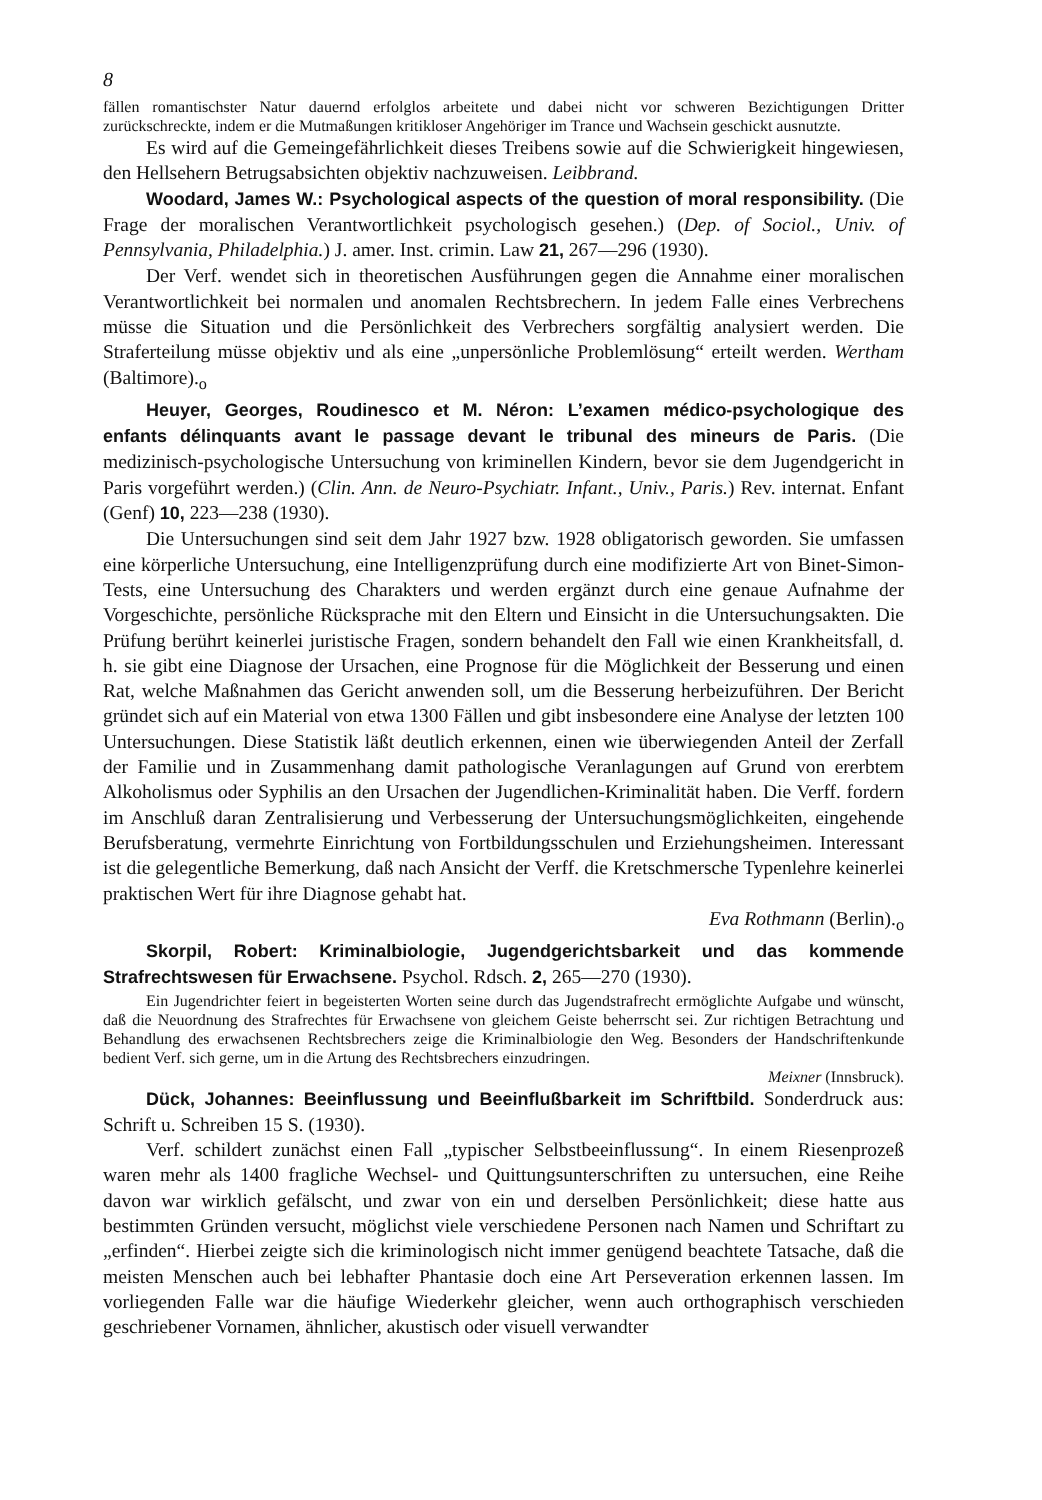8
fällen romantischster Natur dauernd erfolglos arbeitete und dabei nicht vor schweren Bezichtigungen Dritter zurückschreckte, indem er die Mutmaßungen kritikloser Angehöriger im Trance und Wachsein geschickt ausnutzte.
Es wird auf die Gemeingefährlichkeit dieses Treibens sowie auf die Schwierigkeit hingewiesen, den Hellsehern Betrugsabsichten objektiv nachzuweisen. Leibbrand.
Woodard, James W.: Psychological aspects of the question of moral responsibility. (Die Frage der moralischen Verantwortlichkeit psychologisch gesehen.) (Dep. of Sociol., Univ. of Pennsylvania, Philadelphia.) J. amer. Inst. crimin. Law 21, 267—296 (1930).
Der Verf. wendet sich in theoretischen Ausführungen gegen die Annahme einer moralischen Verantwortlichkeit bei normalen und anomalen Rechtsbrechern. In jedem Falle eines Verbrechens müsse die Situation und die Persönlichkeit des Verbrechers sorgfältig analysiert werden. Die Straferteilung müsse objektiv und als eine „unpersönliche Problemlösung“ erteilt werden. Wertham (Baltimore).<sub>o</sub>
Heuyer, Georges, Roudinesco et M. Néron: L’examen médico-psychologique des enfants délinquants avant le passage devant le tribunal des mineurs de Paris. (Die medizinisch-psychologische Untersuchung von kriminellen Kindern, bevor sie dem Jugendgericht in Paris vorgeführt werden.) (Clin. Ann. de Neuro-Psychiatr. Infant., Univ., Paris.) Rev. internat. Enfant (Genf) 10, 223—238 (1930).
Die Untersuchungen sind seit dem Jahr 1927 bzw. 1928 obligatorisch geworden. Sie umfassen eine körperliche Untersuchung, eine Intelligenzprüfung durch eine modifizierte Art von Binet-Simon-Tests, eine Untersuchung des Charakters und werden ergänzt durch eine genaue Aufnahme der Vorgeschichte, persönliche Rücksprache mit den Eltern und Einsicht in die Untersuchungsakten. Die Prüfung berührt keinerlei juristische Fragen, sondern behandelt den Fall wie einen Krankheitsfall, d. h. sie gibt eine Diagnose der Ursachen, eine Prognose für die Möglichkeit der Besserung und einen Rat, welche Maßnahmen das Gericht anwenden soll, um die Besserung herbeizuführen. Der Bericht gründet sich auf ein Material von etwa 1300 Fällen und gibt insbesondere eine Analyse der letzten 100 Untersuchungen. Diese Statistik läßt deutlich erkennen, einen wie überwiegenden Anteil der Zerfall der Familie und in Zusammenhang damit pathologische Veranlagungen auf Grund von ererbtem Alkoholismus oder Syphilis an den Ursachen der Jugendlichen-Kriminalität haben. Die Verff. fordern im Anschluß daran Zentralisierung und Verbesserung der Untersuchungsmöglichkeiten, eingehende Berufsberatung, vermehrte Einrichtung von Fortbildungsschulen und Erziehungsheimen. Interessant ist die gelegentliche Bemerkung, daß nach Ansicht der Verff. die Kretschmersche Typenlehre keinerlei praktischen Wert für ihre Diagnose gehabt hat.
Eva Rothmann (Berlin).<sub>o</sub>
Skorpil, Robert: Kriminalbiologie, Jugendgerichtsbarkeit und das kommende Strafrechtswesen für Erwachsene. Psychol. Rdsch. 2, 265—270 (1930).
Ein Jugendrichter feiert in begeisterten Worten seine durch das Jugendstrafrecht ermöglichte Aufgabe und wünscht, daß die Neuordnung des Strafrechtes für Erwachsene von gleichem Geiste beherrscht sei. Zur richtigen Betrachtung und Behandlung des erwachsenen Rechtsbrechers zeige die Kriminalbiologie den Weg. Besonders der Handschriftenkunde bedient Verf. sich gerne, um in die Artung des Rechtsbrechers einzudringen.
Meixner (Innsbruck).
Dück, Johannes: Beeinflussung und Beeinflußbarkeit im Schriftbild. Sonderdruck aus: Schrift u. Schreiben 15 S. (1930).
Verf. schildert zunächst einen Fall „typischer Selbstbeeinflussung“. In einem Riesenprozeß waren mehr als 1400 fragliche Wechsel- und Quittungsunterschriften zu untersuchen, eine Reihe davon war wirklich gefälscht, und zwar von ein und derselben Persönlichkeit; diese hatte aus bestimmten Gründen versucht, möglichst viele verschiedene Personen nach Namen und Schriftart zu „erfinden“. Hierbei zeigte sich die kriminologisch nicht immer genügend beachtete Tatsache, daß die meisten Menschen auch bei lebhafter Phantasie doch eine Art Perseveration erkennen lassen. Im vorliegenden Falle war die häufige Wiederkehr gleicher, wenn auch orthographisch verschieden geschriebener Vornamen, ähnlicher, akustisch oder visuell verwandter